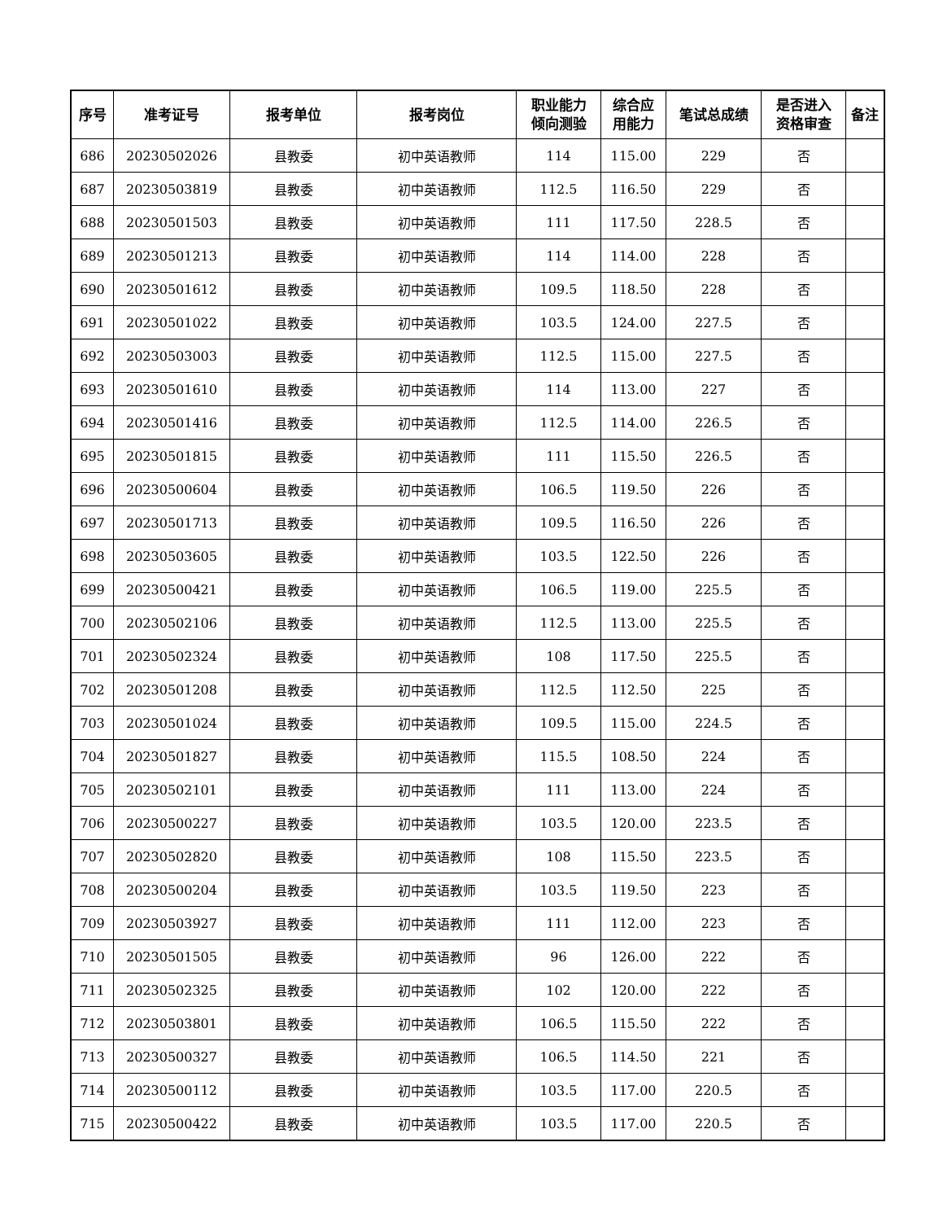| 序号 | 准考证号 | 报考单位 | 报考岗位 | 职业能力 倾向测验 | 综合应 用能力 | 笔试总成绩 | 是否进入 资格审查 | 备注 |
| --- | --- | --- | --- | --- | --- | --- | --- | --- |
| 686 | 20230502026 | 县教委 | 初中英语教师 | 114 | 115.00 | 229 | 否 | |
| 687 | 20230503819 | 县教委 | 初中英语教师 | 112.5 | 116.50 | 229 | 否 | |
| 688 | 20230501503 | 县教委 | 初中英语教师 | 111 | 117.50 | 228.5 | 否 | |
| 689 | 20230501213 | 县教委 | 初中英语教师 | 114 | 114.00 | 228 | 否 | |
| 690 | 20230501612 | 县教委 | 初中英语教师 | 109.5 | 118.50 | 228 | 否 | |
| 691 | 20230501022 | 县教委 | 初中英语教师 | 103.5 | 124.00 | 227.5 | 否 | |
| 692 | 20230503003 | 县教委 | 初中英语教师 | 112.5 | 115.00 | 227.5 | 否 | |
| 693 | 20230501610 | 县教委 | 初中英语教师 | 114 | 113.00 | 227 | 否 | |
| 694 | 20230501416 | 县教委 | 初中英语教师 | 112.5 | 114.00 | 226.5 | 否 | |
| 695 | 20230501815 | 县教委 | 初中英语教师 | 111 | 115.50 | 226.5 | 否 | |
| 696 | 20230500604 | 县教委 | 初中英语教师 | 106.5 | 119.50 | 226 | 否 | |
| 697 | 20230501713 | 县教委 | 初中英语教师 | 109.5 | 116.50 | 226 | 否 | |
| 698 | 20230503605 | 县教委 | 初中英语教师 | 103.5 | 122.50 | 226 | 否 | |
| 699 | 20230500421 | 县教委 | 初中英语教师 | 106.5 | 119.00 | 225.5 | 否 | |
| 700 | 20230502106 | 县教委 | 初中英语教师 | 112.5 | 113.00 | 225.5 | 否 | |
| 701 | 20230502324 | 县教委 | 初中英语教师 | 108 | 117.50 | 225.5 | 否 | |
| 702 | 20230501208 | 县教委 | 初中英语教师 | 112.5 | 112.50 | 225 | 否 | |
| 703 | 20230501024 | 县教委 | 初中英语教师 | 109.5 | 115.00 | 224.5 | 否 | |
| 704 | 20230501827 | 县教委 | 初中英语教师 | 115.5 | 108.50 | 224 | 否 | |
| 705 | 20230502101 | 县教委 | 初中英语教师 | 111 | 113.00 | 224 | 否 | |
| 706 | 20230500227 | 县教委 | 初中英语教师 | 103.5 | 120.00 | 223.5 | 否 | |
| 707 | 20230502820 | 县教委 | 初中英语教师 | 108 | 115.50 | 223.5 | 否 | |
| 708 | 20230500204 | 县教委 | 初中英语教师 | 103.5 | 119.50 | 223 | 否 | |
| 709 | 20230503927 | 县教委 | 初中英语教师 | 111 | 112.00 | 223 | 否 | |
| 710 | 20230501505 | 县教委 | 初中英语教师 | 96 | 126.00 | 222 | 否 | |
| 711 | 20230502325 | 县教委 | 初中英语教师 | 102 | 120.00 | 222 | 否 | |
| 712 | 20230503801 | 县教委 | 初中英语教师 | 106.5 | 115.50 | 222 | 否 | |
| 713 | 20230500327 | 县教委 | 初中英语教师 | 106.5 | 114.50 | 221 | 否 | |
| 714 | 20230500112 | 县教委 | 初中英语教师 | 103.5 | 117.00 | 220.5 | 否 | |
| 715 | 20230500422 | 县教委 | 初中英语教师 | 103.5 | 117.00 | 220.5 | 否 | |